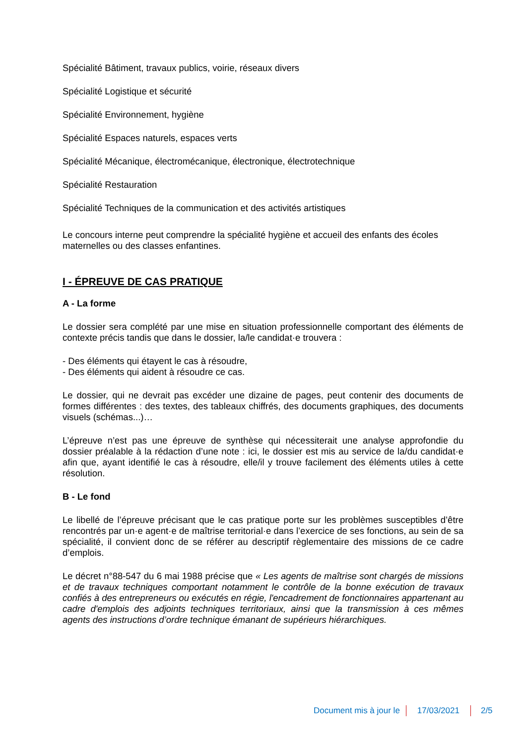Spécialité Bâtiment, travaux publics, voirie, réseaux divers
Spécialité Logistique et sécurité
Spécialité Environnement, hygiène
Spécialité Espaces naturels, espaces verts
Spécialité Mécanique, électromécanique, électronique, électrotechnique
Spécialité Restauration
Spécialité Techniques de la communication et des activités artistiques
Le concours interne peut comprendre la spécialité hygiène et accueil des enfants des écoles maternelles ou des classes enfantines.
I - ÉPREUVE DE CAS PRATIQUE
A - La forme
Le dossier sera complété par une mise en situation professionnelle comportant des éléments de contexte précis tandis que dans le dossier, la/le candidat·e trouvera :
- Des éléments qui étayent le cas à résoudre,
- Des éléments qui aident à résoudre ce cas.
Le dossier, qui ne devrait pas excéder une dizaine de pages, peut contenir des documents de formes différentes : des textes, des tableaux chiffrés, des documents graphiques, des documents visuels (schémas...)…
L’épreuve n’est pas une épreuve de synthèse qui nécessiterait une analyse approfondie du dossier préalable à la rédaction d’une note : ici, le dossier est mis au service de la/du candidat·e afin que, ayant identifié le cas à résoudre, elle/il y trouve facilement des éléments utiles à cette résolution.
B - Le fond
Le libellé de l’épreuve précisant que le cas pratique porte sur les problèmes susceptibles d’être rencontrés par un·e agent·e de maîtrise territorial·e dans l’exercice de ses fonctions, au sein de sa spécialité, il convient donc de se référer au descriptif règlementaire des missions de ce cadre d’emplois.
Le décret n°88-547 du 6 mai 1988 précise que « Les agents de maîtrise sont chargés de missions et de travaux techniques comportant notamment le contrôle de la bonne exécution de travaux confiés à des entrepreneurs ou exécutés en régie, l'encadrement de fonctionnaires appartenant au cadre d'emplois des adjoints techniques territoriaux, ainsi que la transmission à ces mêmes agents des instructions d’ordre technique émanant de supérieurs hiérarchiques.
Document mis à jour le 17/03/2021 2/5